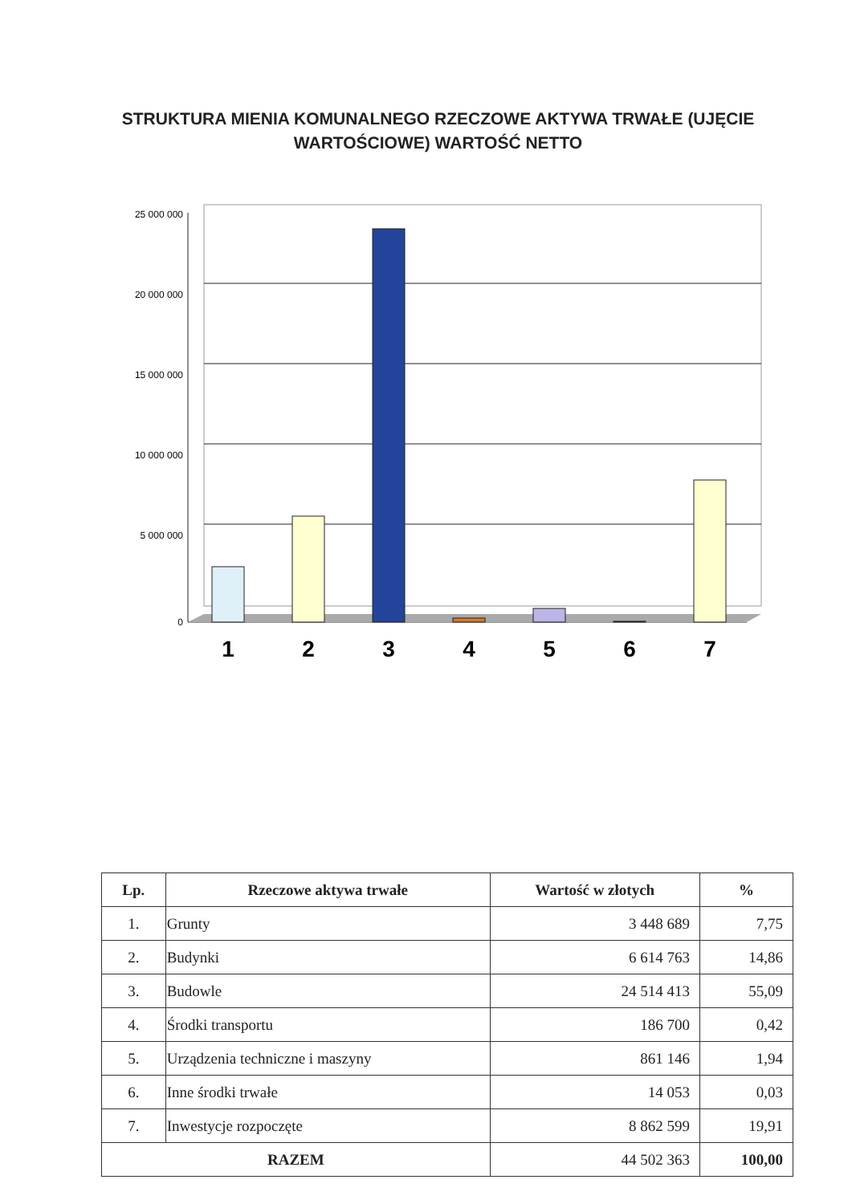STRUKTURA MIENIA KOMUNALNEGO RZECZOWE AKTYWA TRWAŁE (UJĘCIE WARTOŚCIOWE) WARTOŚĆ NETTO
25 000 000
20 000 000
15 000 000
10 000 000
5 000 000
0
1
2
3
4
5
6
7
| Lp. | Rzeczowe aktywa trwałe | Wartość w złotych | % |
| --- | --- | --- | --- |
| 1. | Grunty | 3 448 689 | 7,75 |
| 2. | Budynki | 6 614 763 | 14,86 |
| 3. | Budowle | 24 514 413 | 55,09 |
| 4. | Środki transportu | 186 700 | 0,42 |
| 5. | Urządzenia techniczne i maszyny | 861 146 | 1,94 |
| 6. | Inne środki trwałe | 14 053 | 0,03 |
| 7. | Inwestycje rozpoczęte | 8 862 599 | 19,91 |
| RAZEM | | 44 502 363 | 100,00 |